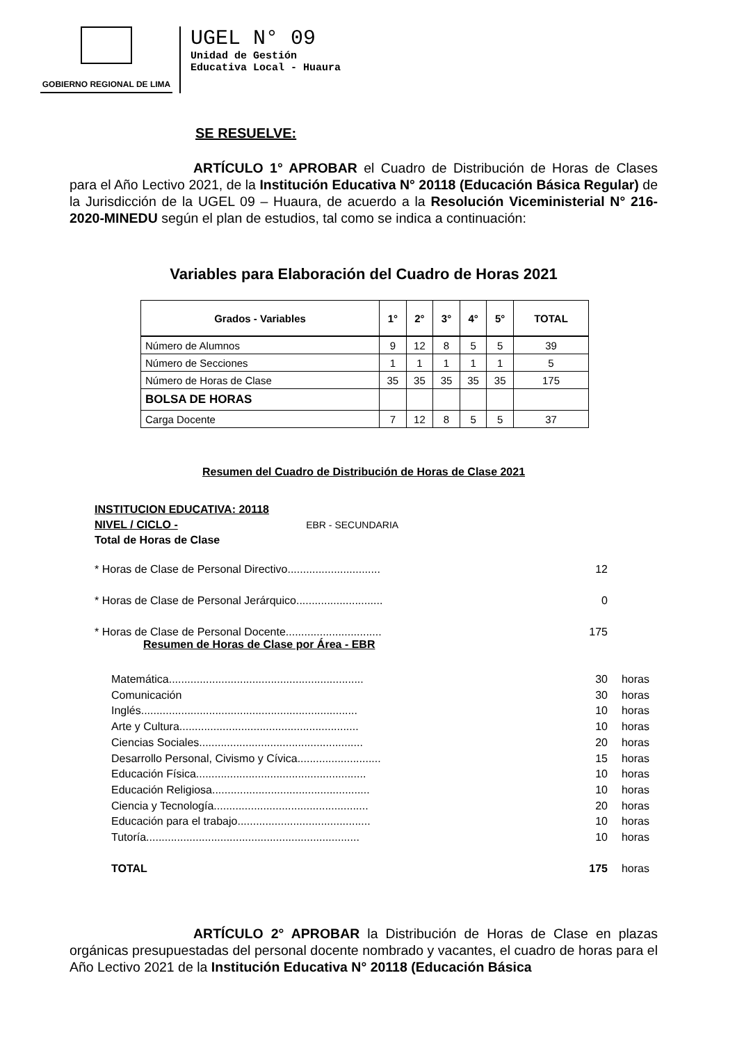GOBIERNO REGIONAL DE LIMA
UGEL N° 09
Unidad de Gestión
Educativa Local - Huaura
SE RESUELVE:
ARTÍCULO 1° APROBAR el Cuadro de Distribución de Horas de Clases para el Año Lectivo 2021, de la Institución Educativa N° 20118 (Educación Básica Regular) de la Jurisdicción de la UGEL 09 – Huaura, de acuerdo a la Resolución Viceministerial N° 216-2020-MINEDU según el plan de estudios, tal como se indica a continuación:
Variables para Elaboración del Cuadro de Horas 2021
| Grados - Variables | 1° | 2° | 3° | 4° | 5° | TOTAL |
| --- | --- | --- | --- | --- | --- | --- |
| Número de Alumnos | 9 | 12 | 8 | 5 | 5 | 39 |
| Número de Secciones | 1 | 1 | 1 | 1 | 1 | 5 |
| Número de Horas de Clase | 35 | 35 | 35 | 35 | 35 | 175 |
| BOLSA DE HORAS | | | | | | |
| Carga Docente | 7 | 12 | 8 | 5 | 5 | 37 |
Resumen del Cuadro de Distribución de Horas de Clase 2021
INSTITUCION EDUCATIVA: 20118
NIVEL / CICLO - EBR - SECUNDARIA
Total de Horas de Clase
* Horas de Clase de Personal Directivo.............................. 12
* Horas de Clase de Personal Jerárquico............................ 0
* Horas de Clase de Personal Docente............................... 175
Resumen de Horas de Clase por Área - EBR
Matemática............................................................... 30 horas
Comunicación 30 horas
Inglés...................................................................... 10 horas
Arte y Cultura.......................................................... 10 horas
Ciencias Sociales..................................................... 20 horas
Desarrollo Personal, Civismo y Cívica........................... 15 horas
Educación Física....................................................... 10 horas
Educación Religiosa................................................... 10 horas
Ciencia y Tecnología.................................................. 20 horas
Educación para el trabajo........................................... 10 horas
Tutoría..................................................................... 10 horas
TOTAL 175 horas
ARTÍCULO 2° APROBAR la Distribución de Horas de Clase en plazas orgánicas presupuestadas del personal docente nombrado y vacantes, el cuadro de horas para el Año Lectivo 2021 de la Institución Educativa N° 20118 (Educación Básica